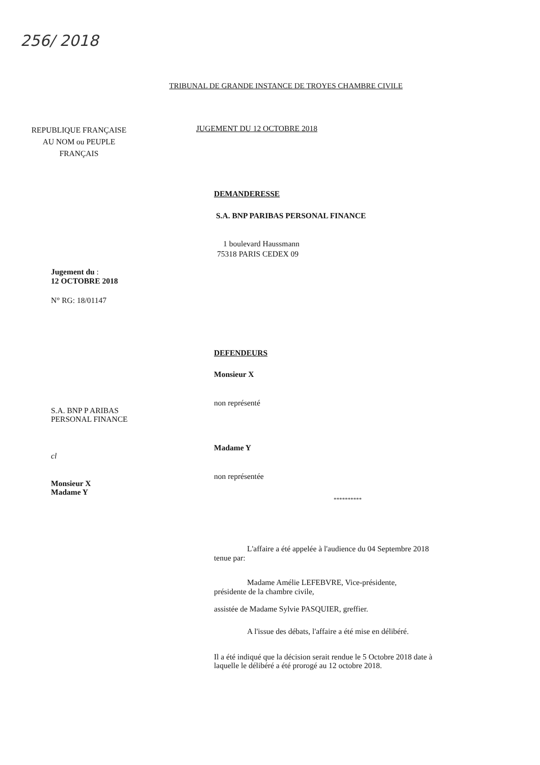256/ 2018
TRIBUNAL DE GRANDE INSTANCE DE TROYES CHAMBRE CIVILE
REPUBLIQUE FRANÇAISE AU NOM ou PEUPLE FRANÇAIS
Jugement du :
12 OCTOBRE 2018
N° RG: 18/01147
S.A. BNP P ARIBAS
PERSONAL FINANCE
cl
Monsieur X
Madame Y
JUGEMENT DU 12 OCTOBRE 2018
DEMANDERESSE
S.A. BNP PARIBAS PERSONAL FINANCE
1 boulevard Haussmann
75318 PARIS CEDEX 09
DEFENDEURS
Monsieur X
non représenté
Madame Y
non représentée
**********
L'affaire a été appelée à l'audience du 04 Septembre 2018 tenue par:
Madame Amélie LEFEBVRE, Vice-présidente,
présidente de la chambre civile,
assistée de Madame Sylvie PASQUIER, greffier.
A l'issue des débats, l'affaire a été mise en délibéré.
Il a été indiqué que la décision serait rendue le 5 Octobre 2018 date à
laquelle le délibéré a été prorogé au 12 octobre 2018.